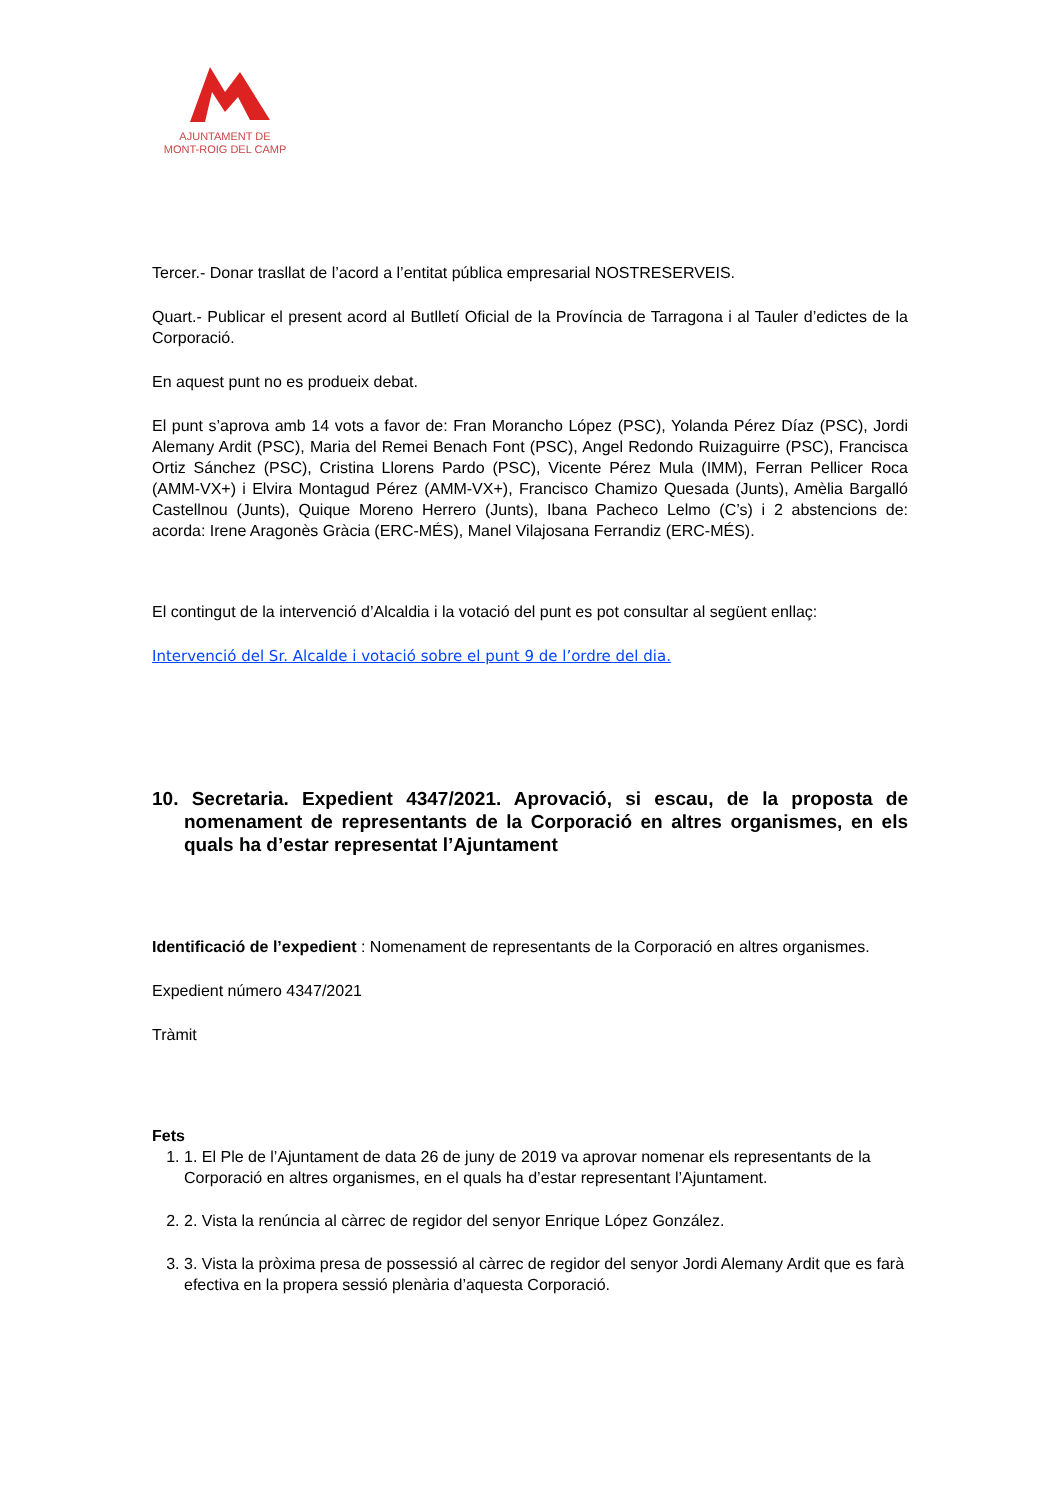AJUNTAMENT DE
MONT-ROIG DEL CAMP
Tercer.- Donar trasllat de l’acord a l’entitat pública empresarial NOSTRESERVEIS.
Quart.- Publicar el present acord al Butlletí Oficial de la Província de Tarragona i al Tauler d’edictes de la Corporació.
En aquest punt no es produeix debat.
El punt s’aprova amb 14 vots a favor de: Fran Morancho López (PSC), Yolanda Pérez Díaz (PSC), Jordi Alemany Ardit (PSC), Maria del Remei Benach Font (PSC), Angel Redondo Ruizaguirre (PSC), Francisca Ortiz Sánchez (PSC), Cristina Llorens Pardo (PSC), Vicente Pérez Mula (IMM), Ferran Pellicer Roca (AMM-VX+) i Elvira Montagud Pérez (AMM-VX+), Francisco Chamizo Quesada (Junts), Amèlia Bargalló Castellnou (Junts), Quique Moreno Herrero (Junts), Ibana Pacheco Lelmo (C’s) i 2 abstencions de: acorda: Irene Aragonès Gràcia (ERC-MÉS), Manel Vilajosana Ferrandiz (ERC-MÉS).
El contingut de la intervenció d’Alcaldia i la votació del punt es pot consultar al següent enllaç:
Intervenció del Sr. Alcalde i votació sobre el punt 9 de l’ordre del dia.
10. Secretaria. Expedient 4347/2021. Aprovació, si escau, de la proposta de nomenament de representants de la Corporació en altres organismes, en els quals ha d’estar representat l’Ajuntament
Identificació de l’expedient : Nomenament de representants de la Corporació en altres organismes.
Expedient número 4347/2021
Tràmit
Fets
1. 1. El Ple de l’Ajuntament de data 26 de juny de 2019 va aprovar nomenar els representants de la Corporació en altres organismes, en el quals ha d’estar representant l’Ajuntament.
2. 2. Vista la renúncia al càrrec de regidor del senyor Enrique López González.
3. 3. Vista la pròxima presa de possessió al càrrec de regidor del senyor Jordi Alemany Ardit que es farà efectiva en la propera sessió plenària d’aquesta Corporació.